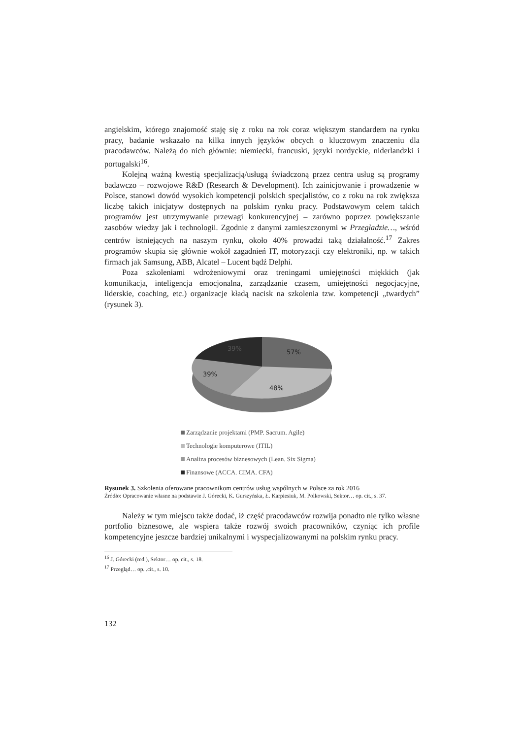angielskim, którego znajomość staję się z roku na rok coraz większym standardem na rynku pracy, badanie wskazało na kilka innych języków obcych o kluczowym znaczeniu dla pracodawców. Należą do nich głównie: niemiecki, francuski, języki nordyckie, niderlandzki i portugalski<sup>16</sup>.
Kolejną ważną kwestią specjalizacją/usługą świadczoną przez centra usług są programy badawczo – rozwojowe R&D (Research & Development). Ich zainicjowanie i prowadzenie w Polsce, stanowi dowód wysokich kompetencji polskich specjalistów, co z roku na rok zwiększa liczbę takich inicjatyw dostępnych na polskim rynku pracy. Podstawowym celem takich programów jest utrzymywanie przewagi konkurencyjnej – zarówno poprzez powiększanie zasobów wiedzy jak i technologii. Zgodnie z danymi zamieszczonymi w Przegladzie…, wśród centrów istniejących na naszym rynku, około 40% prowadzi taką działalność.<sup>17</sup> Zakres programów skupia się głównie wokół zagadnień IT, motoryzacji czy elektroniki, np. w takich firmach jak Samsung, ABB, Alcatel – Lucent bądź Delphi.
Poza szkoleniami wdrożeniowymi oraz treningami umiejętności miękkich (jak komunikacja, inteligencja emocjonalna, zarządzanie czasem, umiejętności negocjacyjne, liderskie, coaching, etc.) organizacje kładą nacisk na szkolenia tzw. kompetencji „twardych” (rysunek 3).
57%
48%
39%
39%
Zarządzanie projektami (PMP. Sacrum. Agile)
Technologie komputerowe (ITIL)
Analiza procesów biznesowych (Lean. Six Sigma)
Finansowe (ACCA. CIMA. CFA)
Rysunek 3. Szkolenia oferowane pracownikom centrów usług wspólnych w Polsce za rok 2016
Źródło: Opracowanie własne na podstawie J. Górecki, K. Gurszyńska, Ł. Karpiesiuk, M. Polkowski, Sektor… op. cit., s. 37.
Należy w tym miejscu także dodać, iż część pracodawców rozwija ponadto nie tylko własne portfolio biznesowe, ale wspiera także rozwój swoich pracowników, czyniąc ich profile kompetencyjne jeszcze bardziej unikalnymi i wyspecjalizowanymi na polskim rynku pracy.
<sup>16</sup> J. Górecki (red.), Sektor… op. cit., s. 18.
<sup>17</sup> Przegląd… op. .cit., s. 10.
132